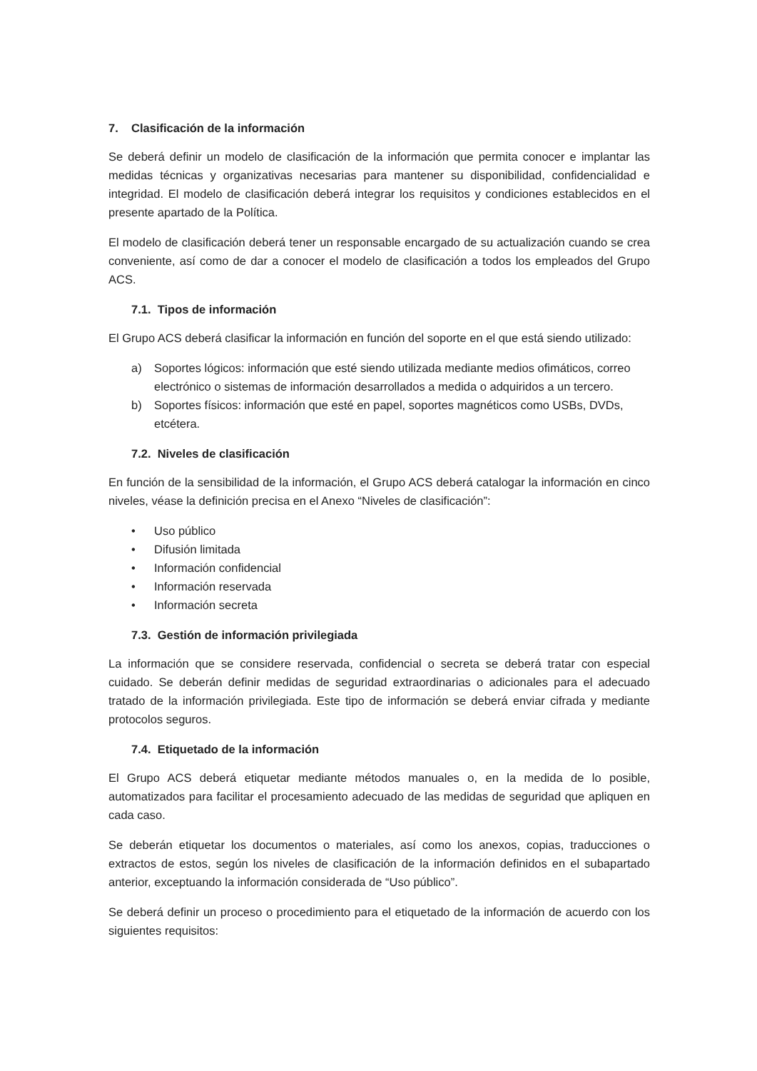7. Clasificación de la información
Se deberá definir un modelo de clasificación de la información que permita conocer e implantar las medidas técnicas y organizativas necesarias para mantener su disponibilidad, confidencialidad e integridad. El modelo de clasificación deberá integrar los requisitos y condiciones establecidos en el presente apartado de la Política.
El modelo de clasificación deberá tener un responsable encargado de su actualización cuando se crea conveniente, así como de dar a conocer el modelo de clasificación a todos los empleados del Grupo ACS.
7.1. Tipos de información
El Grupo ACS deberá clasificar la información en función del soporte en el que está siendo utilizado:
a) Soportes lógicos: información que esté siendo utilizada mediante medios ofimáticos, correo electrónico o sistemas de información desarrollados a medida o adquiridos a un tercero.
b) Soportes físicos: información que esté en papel, soportes magnéticos como USBs, DVDs, etcétera.
7.2. Niveles de clasificación
En función de la sensibilidad de la información, el Grupo ACS deberá catalogar la información en cinco niveles, véase la definición precisa en el Anexo “Niveles de clasificación”:
• Uso público
• Difusión limitada
• Información confidencial
• Información reservada
• Información secreta
7.3. Gestión de información privilegiada
La información que se considere reservada, confidencial o secreta se deberá tratar con especial cuidado. Se deberán definir medidas de seguridad extraordinarias o adicionales para el adecuado tratado de la información privilegiada. Este tipo de información se deberá enviar cifrada y mediante protocolos seguros.
7.4. Etiquetado de la información
El Grupo ACS deberá etiquetar mediante métodos manuales o, en la medida de lo posible, automatizados para facilitar el procesamiento adecuado de las medidas de seguridad que apliquen en cada caso.
Se deberán etiquetar los documentos o materiales, así como los anexos, copias, traducciones o extractos de estos, según los niveles de clasificación de la información definidos en el subapartado anterior, exceptuando la información considerada de “Uso público”.
Se deberá definir un proceso o procedimiento para el etiquetado de la información de acuerdo con los siguientes requisitos: